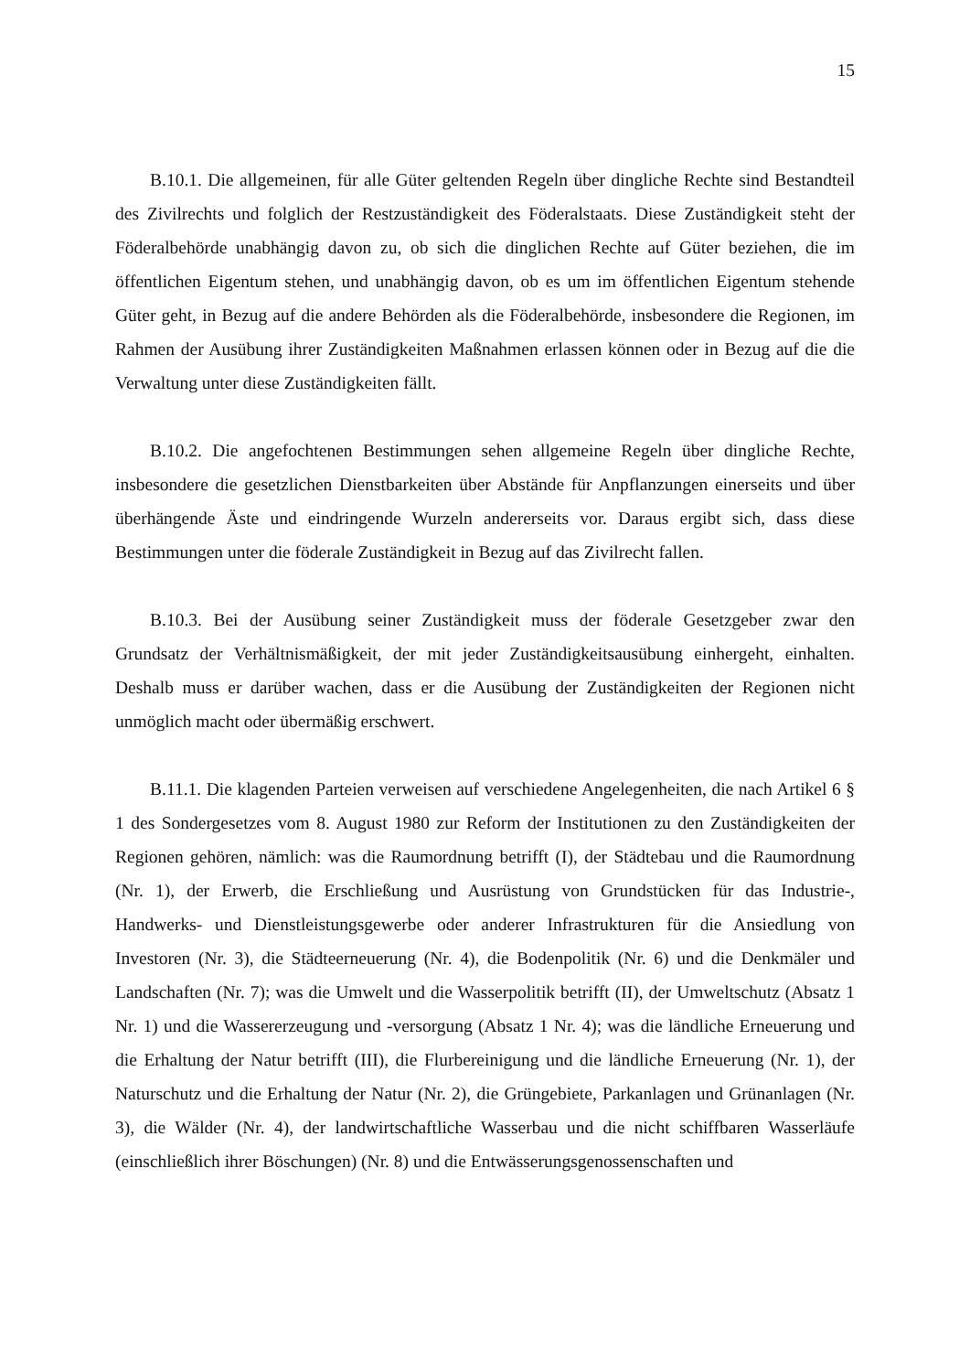15
B.10.1. Die allgemeinen, für alle Güter geltenden Regeln über dingliche Rechte sind Bestandteil des Zivilrechts und folglich der Restzuständigkeit des Föderalstaats. Diese Zuständigkeit steht der Föderalbehörde unabhängig davon zu, ob sich die dinglichen Rechte auf Güter beziehen, die im öffentlichen Eigentum stehen, und unabhängig davon, ob es um im öffentlichen Eigentum stehende Güter geht, in Bezug auf die andere Behörden als die Föderalbehörde, insbesondere die Regionen, im Rahmen der Ausübung ihrer Zuständigkeiten Maßnahmen erlassen können oder in Bezug auf die die Verwaltung unter diese Zuständigkeiten fällt.
B.10.2. Die angefochtenen Bestimmungen sehen allgemeine Regeln über dingliche Rechte, insbesondere die gesetzlichen Dienstbarkeiten über Abstände für Anpflanzungen einerseits und über überhängende Äste und eindringende Wurzeln andererseits vor. Daraus ergibt sich, dass diese Bestimmungen unter die föderale Zuständigkeit in Bezug auf das Zivilrecht fallen.
B.10.3. Bei der Ausübung seiner Zuständigkeit muss der föderale Gesetzgeber zwar den Grundsatz der Verhältnismäßigkeit, der mit jeder Zuständigkeitsausübung einhergeht, einhalten. Deshalb muss er darüber wachen, dass er die Ausübung der Zuständigkeiten der Regionen nicht unmöglich macht oder übermäßig erschwert.
B.11.1. Die klagenden Parteien verweisen auf verschiedene Angelegenheiten, die nach Artikel 6 § 1 des Sondergesetzes vom 8. August 1980 zur Reform der Institutionen zu den Zuständigkeiten der Regionen gehören, nämlich: was die Raumordnung betrifft (I), der Städtebau und die Raumordnung (Nr. 1), der Erwerb, die Erschließung und Ausrüstung von Grundstücken für das Industrie-, Handwerks- und Dienstleistungsgewerbe oder anderer Infrastrukturen für die Ansiedlung von Investoren (Nr. 3), die Städteerneuerung (Nr. 4), die Bodenpolitik (Nr. 6) und die Denkmäler und Landschaften (Nr. 7); was die Umwelt und die Wasserpolitik betrifft (II), der Umweltschutz (Absatz 1 Nr. 1) und die Wassererzeugung und -versorgung (Absatz 1 Nr. 4); was die ländliche Erneuerung und die Erhaltung der Natur betrifft (III), die Flurbereinigung und die ländliche Erneuerung (Nr. 1), der Naturschutz und die Erhaltung der Natur (Nr. 2), die Grüngebiete, Parkanlagen und Grünanlagen (Nr. 3), die Wälder (Nr. 4), der landwirtschaftliche Wasserbau und die nicht schiffbaren Wasserläufe (einschließlich ihrer Böschungen) (Nr. 8) und die Entwässerungsgenossenschaften und